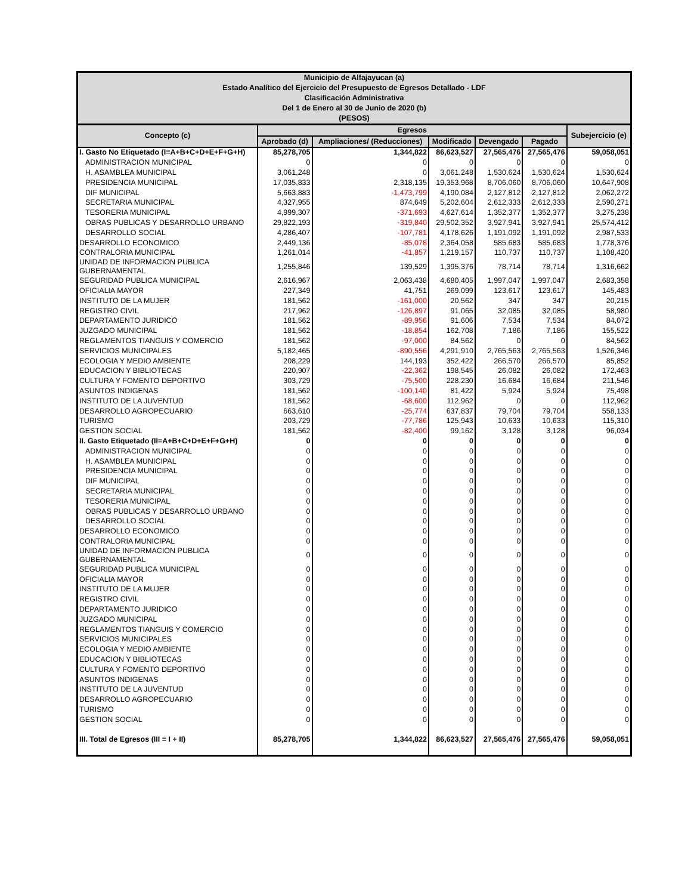| Municipio de Alfajayucan (a) Estado Analítico del Ejercicio del Presupuesto de Egresos Detallado - LDF Clasificación Administrativa Del 1 de Enero al 30 de Junio de 2020 (b) (PESOS) | | | | | | |
| Concepto (c) | Egresos | | | | | Subejercicio (e) |
| | Aprobado (d) | Ampliaciones/ (Reducciones) | Modificado | Devengado | Pagado | |
| I. Gasto No Etiquetado (I=A+B+C+D+E+F+G+H) | 85,278,705 | 1,344,822 | 86,623,527 | 27,565,476 | 27,565,476 | 59,058,051 |
| ADMINISTRACION MUNICIPAL | 0 | 0 | 0 | 0 | 0 | 0 |
| H. ASAMBLEA MUNICIPAL | 3,061,248 | 0 | 3,061,248 | 1,530,624 | 1,530,624 | 1,530,624 |
| PRESIDENCIA MUNICIPAL | 17,035,833 | 2,318,135 | 19,353,968 | 8,706,060 | 8,706,060 | 10,647,908 |
| DIF MUNICIPAL | 5,663,883 | -1,473,799 | 4,190,084 | 2,127,812 | 2,127,812 | 2,062,272 |
| SECRETARIA MUNICIPAL | 4,327,955 | 874,649 | 5,202,604 | 2,612,333 | 2,612,333 | 2,590,271 |
| TESORERIA MUNICIPAL | 4,999,307 | -371,693 | 4,627,614 | 1,352,377 | 1,352,377 | 3,275,238 |
| OBRAS PUBLICAS Y DESARROLLO URBANO | 29,822,193 | -319,840 | 29,502,352 | 3,927,941 | 3,927,941 | 25,574,412 |
| DESARROLLO SOCIAL | 4,286,407 | -107,781 | 4,178,626 | 1,191,092 | 1,191,092 | 2,987,533 |
| DESARROLLO ECONOMICO | 2,449,136 | -85,078 | 2,364,058 | 585,683 | 585,683 | 1,778,376 |
| CONTRALORIA MUNICIPAL | 1,261,014 | -41,857 | 1,219,157 | 110,737 | 110,737 | 1,108,420 |
| UNIDAD DE INFORMACION PUBLICA GUBERNAMENTAL | 1,255,846 | 139,529 | 1,395,376 | 78,714 | 78,714 | 1,316,662 |
| SEGURIDAD PUBLICA MUNICIPAL | 2,616,967 | 2,063,438 | 4,680,405 | 1,997,047 | 1,997,047 | 2,683,358 |
| OFICIALIA MAYOR | 227,349 | 41,751 | 269,099 | 123,617 | 123,617 | 145,483 |
| INSTITUTO DE LA MUJER | 181,562 | -161,000 | 20,562 | 347 | 347 | 20,215 |
| REGISTRO CIVIL | 217,962 | -126,897 | 91,065 | 32,085 | 32,085 | 58,980 |
| DEPARTAMENTO JURIDICO | 181,562 | -89,956 | 91,606 | 7,534 | 7,534 | 84,072 |
| JUZGADO MUNICIPAL | 181,562 | -18,854 | 162,708 | 7,186 | 7,186 | 155,522 |
| REGLAMENTOS TIANGUIS Y COMERCIO | 181,562 | -97,000 | 84,562 | 0 | 0 | 84,562 |
| SERVICIOS MUNICIPALES | 5,182,465 | -890,556 | 4,291,910 | 2,765,563 | 2,765,563 | 1,526,346 |
| ECOLOGIA Y MEDIO AMBIENTE | 208,229 | 144,193 | 352,422 | 266,570 | 266,570 | 85,852 |
| EDUCACION Y BIBLIOTECAS | 220,907 | -22,362 | 198,545 | 26,082 | 26,082 | 172,463 |
| CULTURA Y FOMENTO DEPORTIVO | 303,729 | -75,500 | 228,230 | 16,684 | 16,684 | 211,546 |
| ASUNTOS INDIGENAS | 181,562 | -100,140 | 81,422 | 5,924 | 5,924 | 75,498 |
| INSTITUTO DE LA JUVENTUD | 181,562 | -68,600 | 112,962 | 0 | 0 | 112,962 |
| DESARROLLO AGROPECUARIO | 663,610 | -25,774 | 637,837 | 79,704 | 79,704 | 558,133 |
| TURISMO | 203,729 | -77,786 | 125,943 | 10,633 | 10,633 | 115,310 |
| GESTION SOCIAL | 181,562 | -82,400 | 99,162 | 3,128 | 3,128 | 96,034 |
| II. Gasto Etiquetado (II=A+B+C+D+E+F+G+H) | 0 | 0 | 0 | 0 | 0 | 0 |
| ADMINISTRACION MUNICIPAL | 0 | 0 | 0 | 0 | 0 | 0 |
| H. ASAMBLEA MUNICIPAL | 0 | 0 | 0 | 0 | 0 | 0 |
| PRESIDENCIA MUNICIPAL | 0 | 0 | 0 | 0 | 0 | 0 |
| DIF MUNICIPAL | 0 | 0 | 0 | 0 | 0 | 0 |
| SECRETARIA MUNICIPAL | 0 | 0 | 0 | 0 | 0 | 0 |
| TESORERIA MUNICIPAL | 0 | 0 | 0 | 0 | 0 | 0 |
| OBRAS PUBLICAS Y DESARROLLO URBANO | 0 | 0 | 0 | 0 | 0 | 0 |
| DESARROLLO SOCIAL | 0 | 0 | 0 | 0 | 0 | 0 |
| DESARROLLO ECONOMICO | 0 | 0 | 0 | 0 | 0 | 0 |
| CONTRALORIA MUNICIPAL | 0 | 0 | 0 | 0 | 0 | 0 |
| UNIDAD DE INFORMACION PUBLICA GUBERNAMENTAL | 0 | 0 | 0 | 0 | 0 | 0 |
| SEGURIDAD PUBLICA MUNICIPAL | 0 | 0 | 0 | 0 | 0 | 0 |
| OFICIALIA MAYOR | 0 | 0 | 0 | 0 | 0 | 0 |
| INSTITUTO DE LA MUJER | 0 | 0 | 0 | 0 | 0 | 0 |
| REGISTRO CIVIL | 0 | 0 | 0 | 0 | 0 | 0 |
| DEPARTAMENTO JURIDICO | 0 | 0 | 0 | 0 | 0 | 0 |
| JUZGADO MUNICIPAL | 0 | 0 | 0 | 0 | 0 | 0 |
| REGLAMENTOS TIANGUIS Y COMERCIO | 0 | 0 | 0 | 0 | 0 | 0 |
| SERVICIOS MUNICIPALES | 0 | 0 | 0 | 0 | 0 | 0 |
| ECOLOGIA Y MEDIO AMBIENTE | 0 | 0 | 0 | 0 | 0 | 0 |
| EDUCACION Y BIBLIOTECAS | 0 | 0 | 0 | 0 | 0 | 0 |
| CULTURA Y FOMENTO DEPORTIVO | 0 | 0 | 0 | 0 | 0 | 0 |
| ASUNTOS INDIGENAS | 0 | 0 | 0 | 0 | 0 | 0 |
| INSTITUTO DE LA JUVENTUD | 0 | 0 | 0 | 0 | 0 | 0 |
| DESARROLLO AGROPECUARIO | 0 | 0 | 0 | 0 | 0 | 0 |
| TURISMO | 0 | 0 | 0 | 0 | 0 | 0 |
| GESTION SOCIAL | 0 | 0 | 0 | 0 | 0 | 0 |
| III. Total de Egresos (III = I + II) | 85,278,705 | 1,344,822 | 86,623,527 | 27,565,476 | 27,565,476 | 59,058,051 |